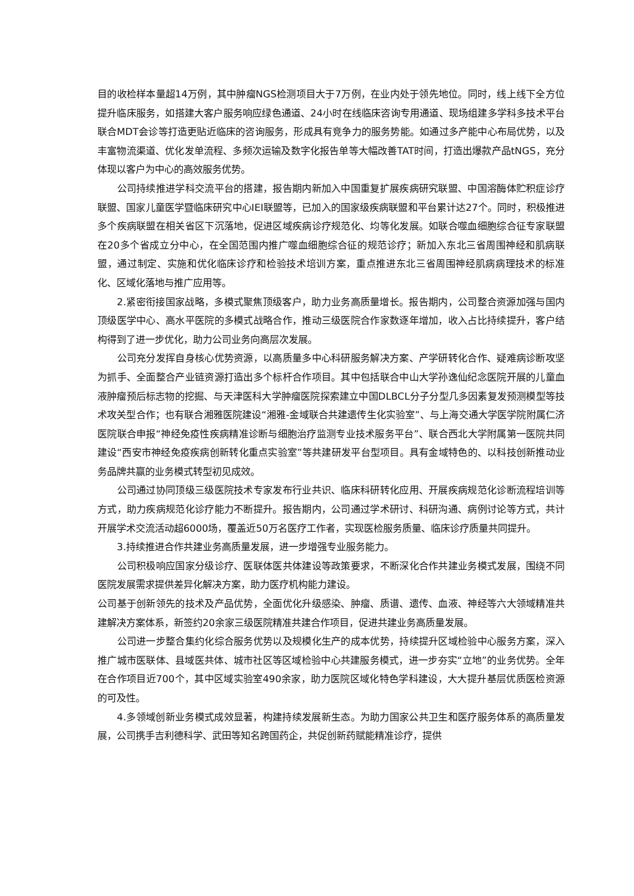目的收检样本量超14万例，其中肿瘤NGS检测项目大于7万例，在业内处于领先地位。同时，线上线下全方位提升临床服务，如搭建大客户服务响应绿色通道、24小时在线临床咨询专用通道、现场组建多学科多技术平台联合MDT会诊等打造更贴近临床的咨询服务，形成具有竞争力的服务势能。如通过多产能中心布局优势，以及丰富物流渠道、优化发单流程、多频次运输及数字化报告单等大幅改善TAT时间，打造出爆款产品tNGS，充分体现以客户为中心的高效服务优势。
公司持续推进学科交流平台的搭建，报告期内新加入中国重复扩展疾病研究联盟、中国溶酶体贮积症诊疗联盟、国家儿童医学暨临床研究中心IEI联盟等，已加入的国家级疾病联盟和平台累计达27个。同时，积极推进多个疾病联盟在相关省区下沉落地，促进区域疾病诊疗规范化、均等化发展。如联合噬血细胞综合征专家联盟在20多个省成立分中心，在全国范围内推广噬血细胞综合征的规范诊疗；新加入东北三省周围神经和肌病联盟，通过制定、实施和优化临床诊疗和检验技术培训方案，重点推进东北三省周围神经肌病病理技术的标准化、区域化落地与推广应用等。
2.紧密衔接国家战略，多模式聚焦顶级客户，助力业务高质量增长。报告期内，公司整合资源加强与国内顶级医学中心、高水平医院的多模式战略合作，推动三级医院合作家数逐年增加，收入占比持续提升，客户结构得到了进一步优化，助力公司业务向高层次发展。
公司充分发挥自身核心优势资源，以高质量多中心科研服务解决方案、产学研转化合作、疑难病诊断攻坚为抓手、全面整合产业链资源打造出多个标杆合作项目。其中包括联合中山大学孙逸仙纪念医院开展的儿童血液肿瘤预后标志物的挖掘、与天津医科大学肿瘤医院探索建立中国DLBCL分子分型几多因素复发预测模型等技术攻关型合作；也有联合湘雅医院建设“湘雅-金域联合共建遗传生化实验室”、与上海交通大学医学院附属仁济医院联合申报“神经免疫性疾病精准诊断与细胞治疗监测专业技术服务平台”、联合西北大学附属第一医院共同建设“西安市神经免疫疾病创新转化重点实验室”等共建研发平台型项目。具有金域特色的、以科技创新推动业务品牌共赢的业务模式转型初见成效。
公司通过协同顶级三级医院技术专家发布行业共识、临床科研转化应用、开展疾病规范化诊断流程培训等方式，助力疾病规范化诊疗能力不断提升。报告期内，公司通过学术研讨、科研沟通、病例讨论等方式，共计开展学术交流活动超6000场，覆盖近50万名医疗工作者，实现医检服务质量、临床诊疗质量共同提升。
3.持续推进合作共建业务高质量发展，进一步增强专业服务能力。
公司积极响应国家分级诊疗、医联体医共体建设等政策要求，不断深化合作共建业务模式发展，围绕不同医院发展需求提供差异化解决方案，助力医疗机构能力建设。
公司基于创新领先的技术及产品优势，全面优化升级感染、肿瘤、质谱、遗传、血液、神经等六大领域精准共建解决方案体系，新签约20余家三级医院精准共建合作项目，促进共建业务高质量发展。
公司进一步整合集约化综合服务优势以及规模化生产的成本优势，持续提升区域检验中心服务方案，深入推广城市医联体、县域医共体、城市社区等区域检验中心共建服务模式，进一步夯实“立地”的业务优势。全年在合作项目近700个，其中区域实验室490余家，助力医院区域化特色学科建设，大大提升基层优质医检资源的可及性。
4.多领域创新业务模式成效显著，构建持续发展新生态。为助力国家公共卫生和医疗服务体系的高质量发展，公司携手吉利德科学、武田等知名跨国药企，共促创新药赋能精准诊疗，提供